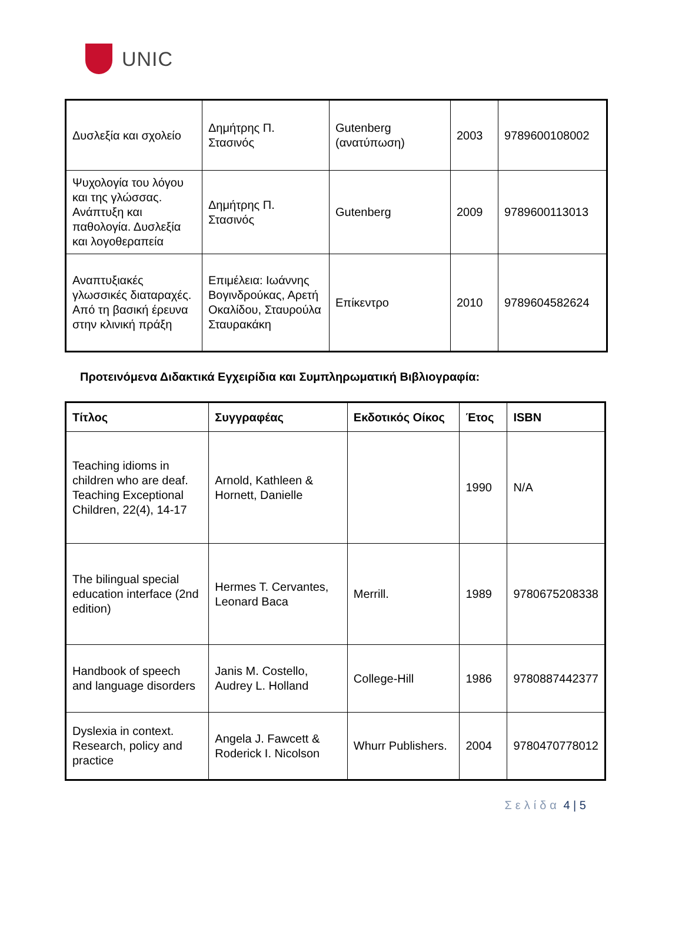UNIC
| Δυσλεξία και σχολείο | Δημήτρης Π. Στασινός | Gutenberg (ανατύπωση) | 2003 | 9789600108002 |
| Ψυχολογία του λόγου και της γλώσσας. Ανάπτυξη και παθολογία. Δυσλεξία και λογοθεραπεία | Δημήτρης Π. Στασινός | Gutenberg | 2009 | 9789600113013 |
| Αναπτυξιακές γλωσσικές διαταραχές. Από τη βασική έρευνα στην κλινική πράξη | Επιμέλεια: Ιωάννης Βογινδρούκας, Αρετή Οκαλίδου, Σταυρούλα Σταυρακάκη | Επίκεντρο | 2010 | 9789604582624 |
Προτεινόμενα Διδακτικά Εγχειρίδια και Συμπληρωματική Βιβλιογραφία:
| Τίτλος | Συγγραφέας | Εκδοτικός Οίκος | Έτος | ISBN |
| --- | --- | --- | --- | --- |
| Teaching idioms in children who are deaf. Teaching Exceptional Children, 22(4), 14-17 | Arnold, Kathleen & Hornett, Danielle | | 1990 | N/A |
| The bilingual special education interface (2nd edition) | Hermes T. Cervantes, Leonard Baca | Merrill. | 1989 | 9780675208338 |
| Handbook of speech and language disorders | Janis M. Costello, Audrey L. Holland | College-Hill | 1986 | 9780887442377 |
| Dyslexia in context. Research, policy and practice | Angela J. Fawcett & Roderick I. Nicolson | Whurr Publishers. | 2004 | 9780470778012 |
Σελίδα 4 | 5